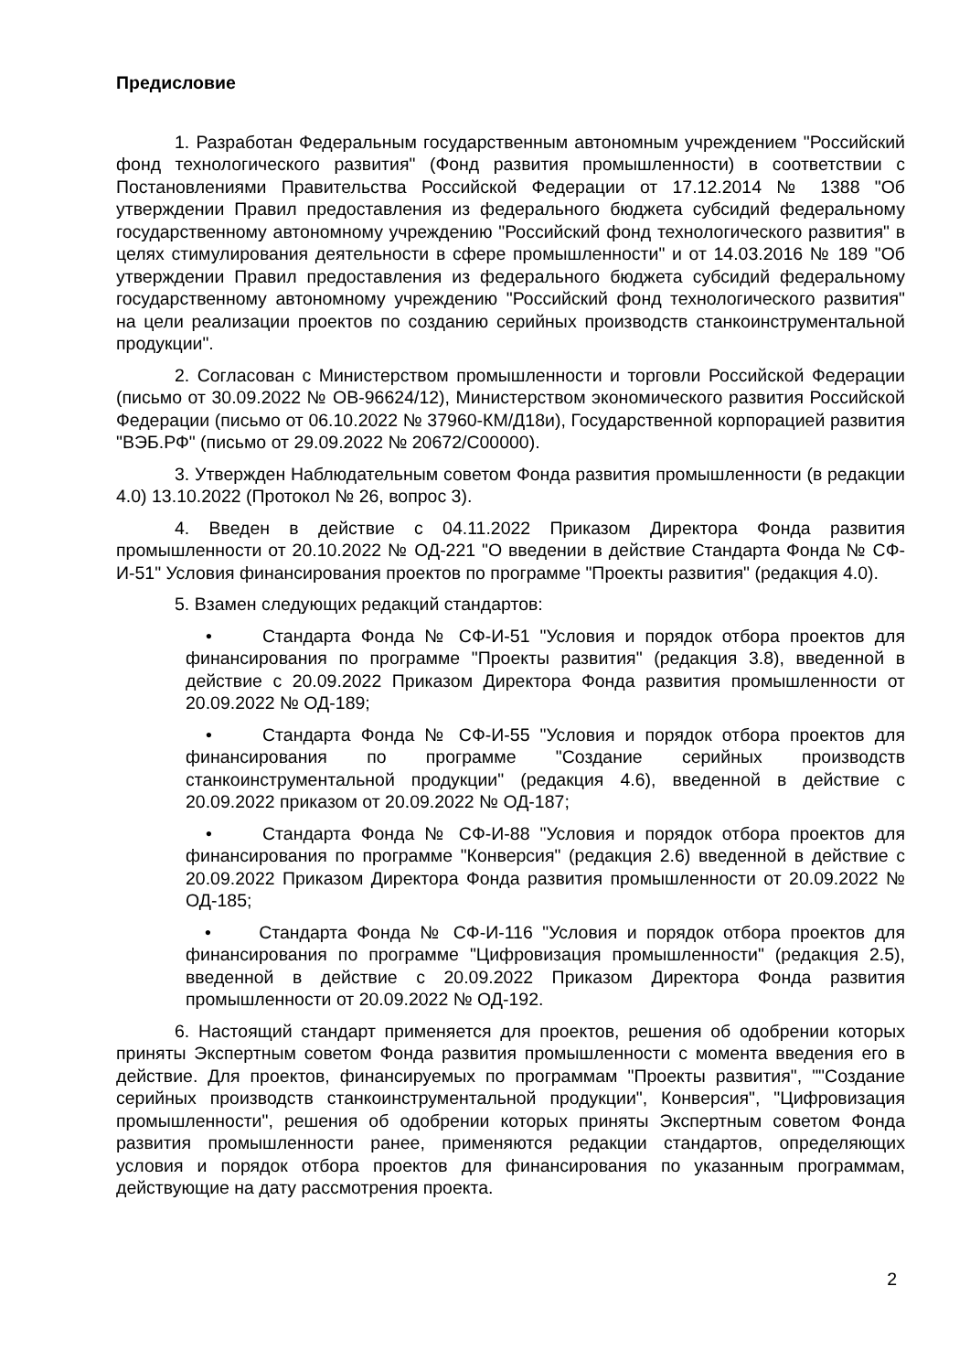Предисловие
1. Разработан Федеральным государственным автономным учреждением "Российский фонд технологического развития" (Фонд развития промышленности) в соответствии с Постановлениями Правительства Российской Федерации от 17.12.2014 № 1388 "Об утверждении Правил предоставления из федерального бюджета субсидий федеральному государственному автономному учреждению "Российский фонд технологического развития" в целях стимулирования деятельности в сфере промышленности" и от 14.03.2016 № 189 "Об утверждении Правил предоставления из федерального бюджета субсидий федеральному государственному автономному учреждению "Российский фонд технологического развития" на цели реализации проектов по созданию серийных производств станкоинструментальной продукции".
2. Согласован с Министерством промышленности и торговли Российской Федерации (письмо от 30.09.2022 № ОВ-96624/12), Министерством экономического развития Российской Федерации (письмо от 06.10.2022 № 37960-КМ/Д18и), Государственной корпорацией развития "ВЭБ.РФ" (письмо от 29.09.2022 № 20672/С00000).
3. Утвержден Наблюдательным советом Фонда развития промышленности (в редакции 4.0) 13.10.2022 (Протокол № 26, вопрос 3).
4. Введен в действие с 04.11.2022 Приказом Директора Фонда развития промышленности от 20.10.2022 № ОД-221 "О введении в действие Стандарта Фонда № СФ-И-51" Условия финансирования проектов по программе "Проекты развития" (редакция 4.0).
5. Взамен следующих редакций стандартов:
• Стандарта Фонда № СФ-И-51 "Условия и порядок отбора проектов для финансирования по программе "Проекты развития" (редакция 3.8), введенной в действие с 20.09.2022 Приказом Директора Фонда развития промышленности от 20.09.2022 № ОД-189;
• Стандарта Фонда № СФ-И-55 "Условия и порядок отбора проектов для финансирования по программе "Создание серийных производств станкоинструментальной продукции" (редакция 4.6), введенной в действие с 20.09.2022 приказом от 20.09.2022 № ОД-187;
• Стандарта Фонда № СФ-И-88 "Условия и порядок отбора проектов для финансирования по программе "Конверсия" (редакция 2.6) введенной в действие с 20.09.2022 Приказом Директора Фонда развития промышленности от 20.09.2022 № ОД-185;
• Стандарта Фонда № СФ-И-116 "Условия и порядок отбора проектов для финансирования по программе "Цифровизация промышленности" (редакция 2.5), введенной в действие с 20.09.2022 Приказом Директора Фонда развития промышленности от 20.09.2022 № ОД-192.
6. Настоящий стандарт применяется для проектов, решения об одобрении которых приняты Экспертным советом Фонда развития промышленности с момента введения его в действие. Для проектов, финансируемых по программам "Проекты развития", ""Создание серийных производств станкоинструментальной продукции", Конверсия", "Цифровизация промышленности", решения об одобрении которых приняты Экспертным советом Фонда развития промышленности ранее, применяются редакции стандартов, определяющих условия и порядок отбора проектов для финансирования по указанным программам, действующие на дату рассмотрения проекта.
2